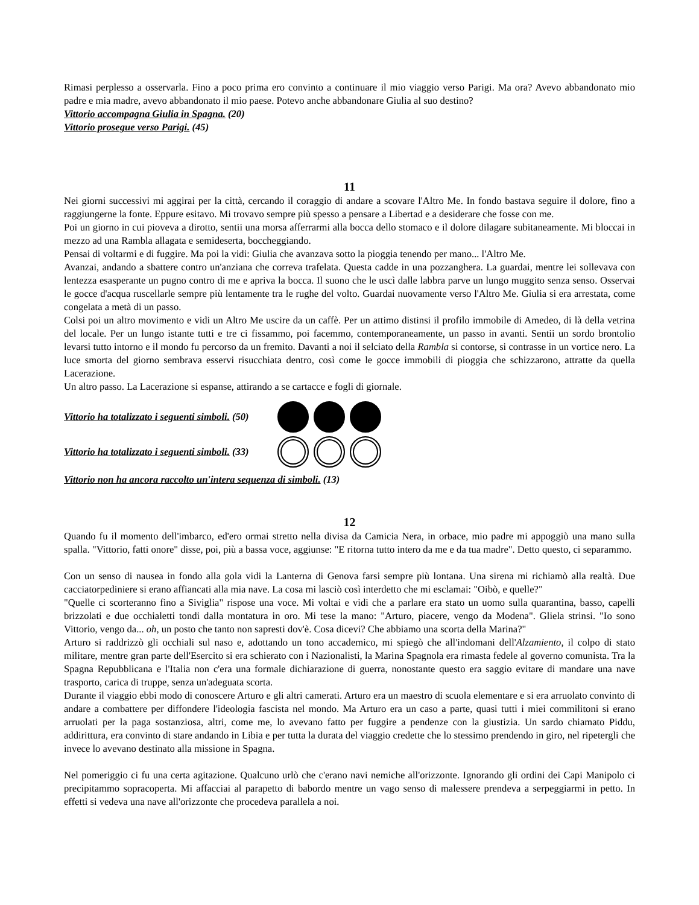Rimasi perplesso a osservarla. Fino a poco prima ero convinto a continuare il mio viaggio verso Parigi. Ma ora? Avevo abbandonato mio padre e mia madre, avevo abbandonato il mio paese. Potevo anche abbandonare Giulia al suo destino?
Vittorio accompagna Giulia in Spagna. (20)
Vittorio prosegue verso Parigi. (45)
11
Nei giorni successivi mi aggirai per la città, cercando il coraggio di andare a scovare l'Altro Me. In fondo bastava seguire il dolore, fino a raggiungerne la fonte. Eppure esitavo. Mi trovavo sempre più spesso a pensare a Libertad e a desiderare che fosse con me.
Poi un giorno in cui pioveva a dirotto, sentii una morsa afferrarmi alla bocca dello stomaco e il dolore dilagare subitaneamente. Mi bloccai in mezzo ad una Rambla allagata e semideserta, boccheggiando.
Pensai di voltarmi e di fuggire. Ma poi la vidi: Giulia che avanzava sotto la pioggia tenendo per mano... l'Altro Me.
Avanzai, andando a sbattere contro un'anziana che correva trafelata. Questa cadde in una pozzanghera. La guardai, mentre lei sollevava con lentezza esasperante un pugno contro di me e apriva la bocca. Il suono che le uscì dalle labbra parve un lungo muggito senza senso. Osservai le gocce d'acqua ruscellarle sempre più lentamente tra le rughe del volto. Guardai nuovamente verso l'Altro Me. Giulia si era arrestata, come congelata a metà di un passo.
Colsi poi un altro movimento e vidi un Altro Me uscire da un caffè. Per un attimo distinsi il profilo immobile di Amedeo, di là della vetrina del locale. Per un lungo istante tutti e tre ci fissammo, poi facemmo, contemporaneamente, un passo in avanti. Sentii un sordo brontolio levarsi tutto intorno e il mondo fu percorso da un fremito. Davanti a noi il selciato della Rambla si contorse, si contrasse in un vortice nero. La luce smorta del giorno sembrava esservi risucchiata dentro, così come le gocce immobili di pioggia che schizzarono, attratte da quella Lacerazione.
Un altro passo. La Lacerazione si espanse, attirando a se cartacce e fogli di giornale.
Vittorio ha totalizzato i seguenti simboli. (50)
Vittorio ha totalizzato i seguenti simboli. (33)
Vittorio non ha ancora raccolto un'intera sequenza di simboli. (13)
12
Quando fu il momento dell'imbarco, ed'ero ormai stretto nella divisa da Camicia Nera, in orbace, mio padre mi appoggiò una mano sulla spalla. "Vittorio, fatti onore" disse, poi, più a bassa voce, aggiunse: "E ritorna tutto intero da me e da tua madre". Detto questo, ci separammo.
Con un senso di nausea in fondo alla gola vidi la Lanterna di Genova farsi sempre più lontana. Una sirena mi richiamò alla realtà. Due cacciatorpediniere si erano affiancati alla mia nave. La cosa mi lasciò così interdetto che mi esclamai: "Oibò, e quelle?"
"Quelle ci scorteranno fino a Siviglia" rispose una voce. Mi voltai e vidi che a parlare era stato un uomo sulla quarantina, basso, capelli brizzolati e due occhialetti tondi dalla montatura in oro. Mi tese la mano: "Arturo, piacere, vengo da Modena". Gliela strinsi. "Io sono Vittorio, vengo da... oh, un posto che tanto non sapresti dov'è. Cosa dicevi? Che abbiamo una scorta della Marina?"
Arturo si raddrizzò gli occhiali sul naso e, adottando un tono accademico, mi spiegò che all'indomani dell'Alzamiento, il colpo di stato militare, mentre gran parte dell'Esercito si era schierato con i Nazionalisti, la Marina Spagnola era rimasta fedele al governo comunista. Tra la Spagna Repubblicana e l'Italia non c'era una formale dichiarazione di guerra, nonostante questo era saggio evitare di mandare una nave trasporto, carica di truppe, senza un'adeguata scorta.
Durante il viaggio ebbi modo di conoscere Arturo e gli altri camerati. Arturo era un maestro di scuola elementare e si era arruolato convinto di andare a combattere per diffondere l'ideologia fascista nel mondo. Ma Arturo era un caso a parte, quasi tutti i miei commilitoni si erano arruolati per la paga sostanziosa, altri, come me, lo avevano fatto per fuggire a pendenze con la giustizia. Un sardo chiamato Piddu, addirittura, era convinto di stare andando in Libia e per tutta la durata del viaggio credette che lo stessimo prendendo in giro, nel ripetergli che invece lo avevano destinato alla missione in Spagna.
Nel pomeriggio ci fu una certa agitazione. Qualcuno urlò che c'erano navi nemiche all'orizzonte. Ignorando gli ordini dei Capi Manipolo ci precipitammo sopracoperta. Mi affacciai al parapetto di babordo mentre un vago senso di malessere prendeva a serpeggiarmi in petto. In effetti si vedeva una nave all'orizzonte che procedeva parallela a noi.